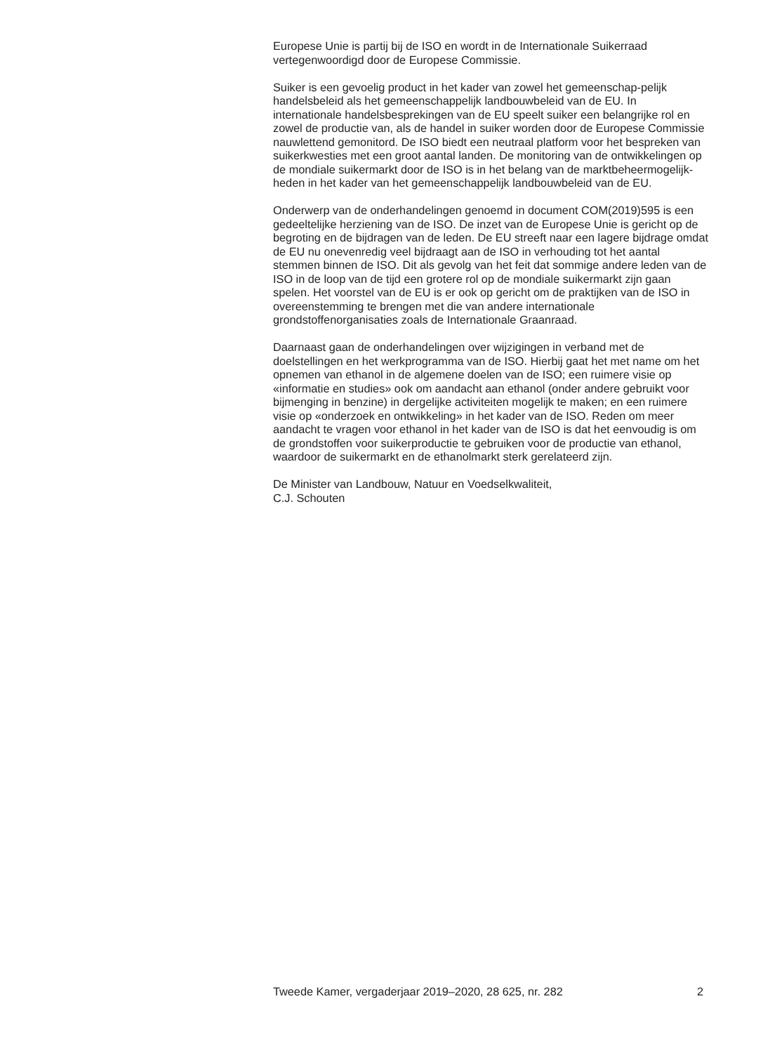Europese Unie is partij bij de ISO en wordt in de Internationale Suikerraad vertegenwoordigd door de Europese Commissie.
Suiker is een gevoelig product in het kader van zowel het gemeenschap-pelijk handelsbeleid als het gemeenschappelijk landbouwbeleid van de EU. In internationale handelsbesprekingen van de EU speelt suiker een belangrijke rol en zowel de productie van, als de handel in suiker worden door de Europese Commissie nauwlettend gemonitord. De ISO biedt een neutraal platform voor het bespreken van suikerkwesties met een groot aantal landen. De monitoring van de ontwikkelingen op de mondiale suikermarkt door de ISO is in het belang van de marktbeheermogelijk-heden in het kader van het gemeenschappelijk landbouwbeleid van de EU.
Onderwerp van de onderhandelingen genoemd in document COM(2019)595 is een gedeeltelijke herziening van de ISO. De inzet van de Europese Unie is gericht op de begroting en de bijdragen van de leden. De EU streeft naar een lagere bijdrage omdat de EU nu onevenredig veel bijdraagt aan de ISO in verhouding tot het aantal stemmen binnen de ISO. Dit als gevolg van het feit dat sommige andere leden van de ISO in de loop van de tijd een grotere rol op de mondiale suikermarkt zijn gaan spelen. Het voorstel van de EU is er ook op gericht om de praktijken van de ISO in overeenstemming te brengen met die van andere internationale grondstoffenorganisaties zoals de Internationale Graanraad.
Daarnaast gaan de onderhandelingen over wijzigingen in verband met de doelstellingen en het werkprogramma van de ISO. Hierbij gaat het met name om het opnemen van ethanol in de algemene doelen van de ISO; een ruimere visie op «informatie en studies» ook om aandacht aan ethanol (onder andere gebruikt voor bijmenging in benzine) in dergelijke activiteiten mogelijk te maken; en een ruimere visie op «onderzoek en ontwikkeling» in het kader van de ISO. Reden om meer aandacht te vragen voor ethanol in het kader van de ISO is dat het eenvoudig is om de grondstoffen voor suikerproductie te gebruiken voor de productie van ethanol, waardoor de suikermarkt en de ethanolmarkt sterk gerelateerd zijn.
De Minister van Landbouw, Natuur en Voedselkwaliteit,
C.J. Schouten
Tweede Kamer, vergaderjaar 2019–2020, 28 625, nr. 282 2